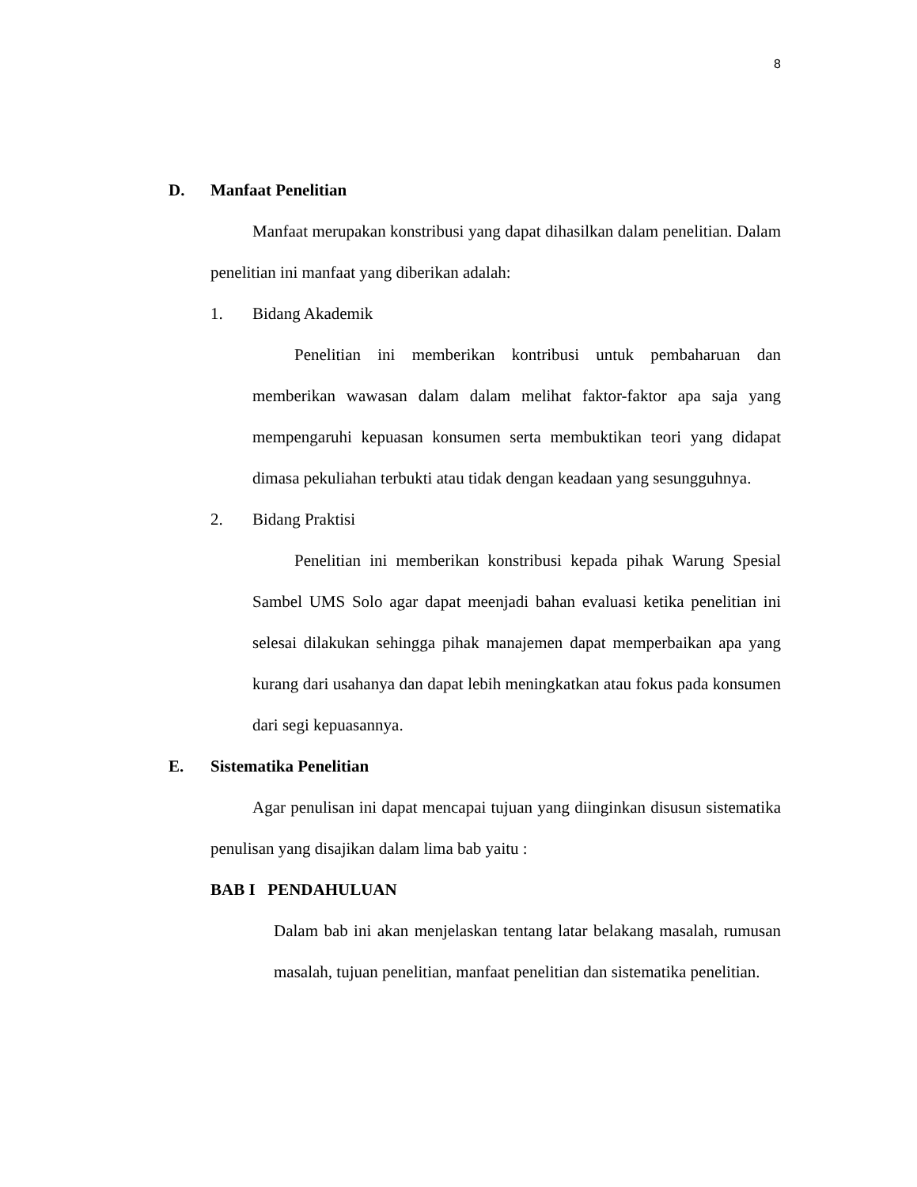8
D. Manfaat Penelitian
Manfaat merupakan konstribusi yang dapat dihasilkan dalam penelitian. Dalam penelitian ini manfaat yang diberikan adalah:
1. Bidang Akademik
Penelitian ini memberikan kontribusi untuk pembaharuan dan memberikan wawasan dalam dalam melihat faktor-faktor apa saja yang mempengaruhi kepuasan konsumen serta membuktikan teori yang didapat dimasa pekuliahan terbukti atau tidak dengan keadaan yang sesungguhnya.
2. Bidang Praktisi
Penelitian ini memberikan konstribusi kepada pihak Warung Spesial Sambel UMS Solo agar dapat meenjadi bahan evaluasi ketika penelitian ini selesai dilakukan sehingga pihak manajemen dapat memperbaikan apa yang kurang dari usahanya dan dapat lebih meningkatkan atau fokus pada konsumen dari segi kepuasannya.
E. Sistematika Penelitian
Agar penulisan ini dapat mencapai tujuan yang diinginkan disusun sistematika penulisan yang disajikan dalam lima bab yaitu :
BAB I PENDAHULUAN
Dalam bab ini akan menjelaskan tentang latar belakang masalah, rumusan masalah, tujuan penelitian, manfaat penelitian dan sistematika penelitian.